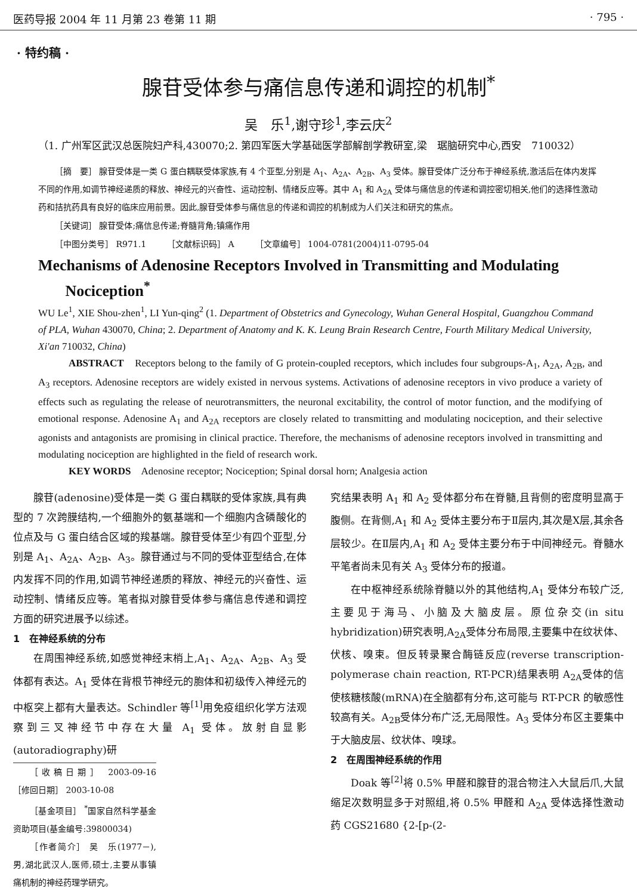医药导报 2004 年 11 月第 23 卷第 11 期 · 795 ·
· 特约稿 ·
腺苷受体参与痛信息传递和调控的机制<sup>*</sup>
吴　乐<sup>1</sup>,谢守珍<sup>1</sup>,李云庆<sup>2</sup>
（1. 广州军区武汉总医院妇产科,430070;2. 第四军医大学基础医学部解剖学教研室,梁　琚脑研究中心,西安　710032）
［摘　要］ 腺苷受体是一类 G 蛋白耦联受体家族,有 4 个亚型,分别是 A<sub>1</sub>、A<sub>2A</sub>、A<sub>2B</sub>、A<sub>3</sub> 受体。腺苷受体广泛分布于神经系统,激活后在体内发挥不同的作用,如调节神经递质的释放、神经元的兴奋性、运动控制、情绪反应等。其中 A<sub>1</sub> 和 A<sub>2A</sub> 受体与痛信息的传递和调控密切相关,他们的选择性激动药和拮抗药具有良好的临床应用前景。因此,腺苷受体参与痛信息的传递和调控的机制成为人们关注和研究的焦点。
［关键词］ 腺苷受体;痛信息传递;脊髓背角;镇痛作用
［中图分类号］ R971.1　　　［文献标识码］ A　　　［文章编号］ 1004-0781(2004)11-0795-04
Mechanisms of Adenosine Receptors Involved in Transmitting and Modulating
Nociception<sup>*</sup>
WU Le<sup>1</sup>, XIE Shou-zhen<sup>1</sup>, LI Yun-qing<sup>2</sup> (1. Department of Obstetrics and Gynecology, Wuhan General Hospital, Guangzhou Command of PLA, Wuhan 430070, China; 2. Department of Anatomy and K. K. Leung Brain Research Centre, Fourth Military Medical University, Xi'an 710032, China)
ABSTRACT　Receptors belong to the family of G protein-coupled receptors, which includes four subgroups-A<sub>1</sub>, A<sub>2A</sub>, A<sub>2B</sub>, and A<sub>3</sub> receptors. Adenosine receptors are widely existed in nervous systems. Activations of adenosine receptors in vivo produce a variety of effects such as regulating the release of neurotransmitters, the neuronal excitability, the control of motor function, and the modifying of emotional response. Adenosine A<sub>1</sub> and A<sub>2A</sub> receptors are closely related to transmitting and modulating nociception, and their selective agonists and antagonists are promising in clinical practice. Therefore, the mechanisms of adenosine receptors involved in transmitting and modulating nociception are highlighted in the field of research work.
KEY WORDS　Adenosine receptor; Nociception; Spinal dorsal horn; Analgesia action
腺苷(adenosine)受体是一类 G 蛋白耦联的受体家族,具有典型的 7 次跨膜结构,一个细胞外的氨基端和一个细胞内含磷酸化的位点及与 G 蛋白结合区域的羧基端。腺苷受体至少有四个亚型,分别是 A<sub>1</sub>、A<sub>2A</sub>、A<sub>2B</sub>、A<sub>3</sub>。腺苷通过与不同的受体亚型结合,在体内发挥不同的作用,如调节神经递质的释放、神经元的兴奋性、运动控制、情绪反应等。笔者拟对腺苷受体参与痛信息传递和调控方面的研究进展予以综述。
1　在神经系统的分布
在周围神经系统,如感觉神经末梢上,A<sub>1</sub>、A<sub>2A</sub>、A<sub>2B</sub>、A<sub>3</sub> 受体都有表达。A<sub>1</sub> 受体在背根节神经元的胞体和初级传入神经元的中枢突上都有大量表达。Schindler 等<sup>[1]</sup>用免疫组织化学方法观察到三叉神经节中存在大量 A<sub>1</sub> 受体。放射自显影(autoradiography)研
［收稿日期］ 2003-09-16　　［修回日期］ 2003-10-08
［基金项目］ <sup>*</sup>国家自然科学基金资助项目(基金编号:39800034)
［作者简介］ 吴　乐(1977－),男,湖北武汉人,医师,硕士,主要从事镇痛机制的神经药理学研究。
究结果表明 A<sub>1</sub> 和 A<sub>2</sub> 受体都分布在脊髓,且背侧的密度明显高于腹侧。在背侧,A<sub>1</sub> 和 A<sub>2</sub> 受体主要分布于Ⅱ层内,其次是Ⅹ层,其余各层较少。在Ⅱ层内,A<sub>1</sub> 和 A<sub>2</sub> 受体主要分布于中间神经元。脊髓水平笔者尚未见有关 A<sub>3</sub> 受体分布的报道。
在中枢神经系统除脊髓以外的其他结构,A<sub>1</sub> 受体分布较广泛,主要见于海马、小脑及大脑皮层。原位杂交(in situ hybridization)研究表明,A<sub>2A</sub>受体分布局限,主要集中在纹状体、伏核、嗅束。但反转录聚合酶链反应(reverse transcription-polymerase chain reaction, RT-PCR)结果表明 A<sub>2A</sub>受体的信使核糖核酸(mRNA)在全脑都有分布,这可能与 RT-PCR 的敏感性较高有关。A<sub>2B</sub>受体分布广泛,无局限性。A<sub>3</sub> 受体分布区主要集中于大脑皮层、纹状体、嗅球。
2　在周围神经系统的作用
Doak 等<sup>[2]</sup>将 0.5% 甲醛和腺苷的混合物注入大鼠后爪,大鼠缩足次数明显多于对照组,将 0.5% 甲醛和 A<sub>2A</sub> 受体选择性激动药 CGS21680 {2-[p-(2-